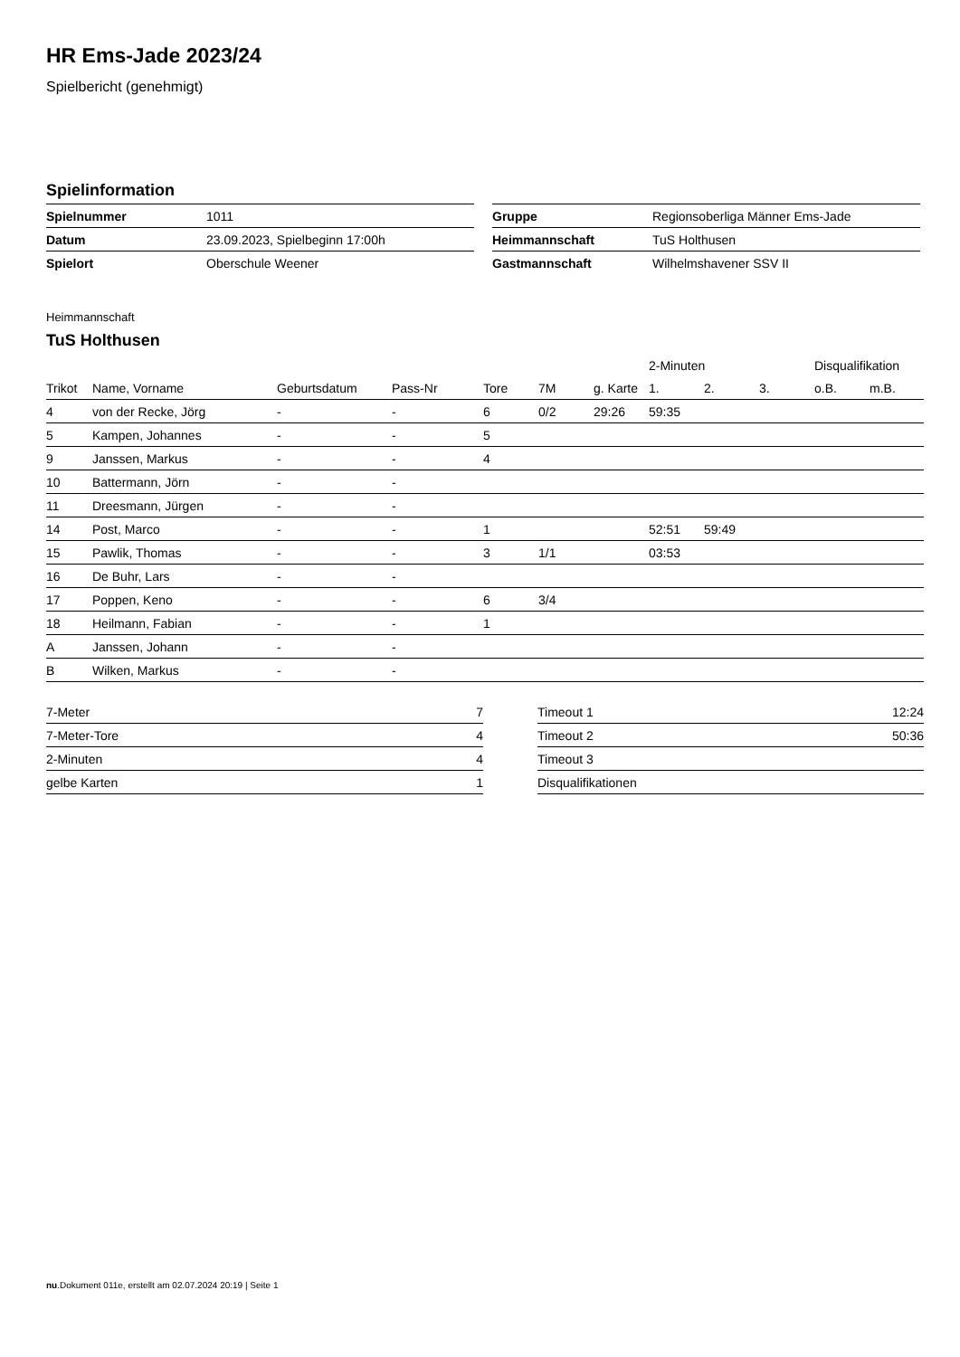HR Ems-Jade 2023/24
Spielbericht (genehmigt)
Spielinformation
| Spielnummer | 1011 |
| Datum | 23.09.2023, Spielbeginn 17:00h |
| Spielort | Oberschule Weener |
| Gruppe | Regionsoberliga Männer Ems-Jade |
| Heimmannschaft | TuS Holthusen |
| Gastmannschaft | Wilhelmshavener SSV II |
Heimmannschaft
TuS Holthusen
| | | | | | | | 2-Minuten | | | Disqualifikation | |
| --- | --- | --- | --- | --- | --- | --- | --- | --- | --- | --- | --- |
| Trikot | Name, Vorname | Geburtsdatum | Pass-Nr | Tore | 7M | g. Karte | 1. | 2. | 3. | o.B. | m.B. |
| 4 | von der Recke, Jörg | - | - | 6 | 0/2 | 29:26 | 59:35 | | | | |
| 5 | Kampen, Johannes | - | - | 5 | | | | | | | |
| 9 | Janssen, Markus | - | - | 4 | | | | | | | |
| 10 | Battermann, Jörn | - | - | | | | | | | | |
| 11 | Dreesmann, Jürgen | - | - | | | | | | | | |
| 14 | Post, Marco | - | - | 1 | | | 52:51 | 59:49 | | | |
| 15 | Pawlik, Thomas | - | - | 3 | 1/1 | | 03:53 | | | | |
| 16 | De Buhr, Lars | - | - | | | | | | | | |
| 17 | Poppen, Keno | - | - | 6 | 3/4 | | | | | | |
| 18 | Heilmann, Fabian | - | - | 1 | | | | | | | |
| A | Janssen, Johann | - | - | | | | | | | | |
| B | Wilken, Markus | - | - | | | | | | | | |
| 7-Meter | 7 |
| 7-Meter-Tore | 4 |
| 2-Minuten | 4 |
| gelbe Karten | 1 |
| Timeout 1 | 12:24 |
| Timeout 2 | 50:36 |
| Timeout 3 | |
| Disqualifikationen | |
nu.Dokument 011e, erstellt am 02.07.2024 20:19 | Seite 1